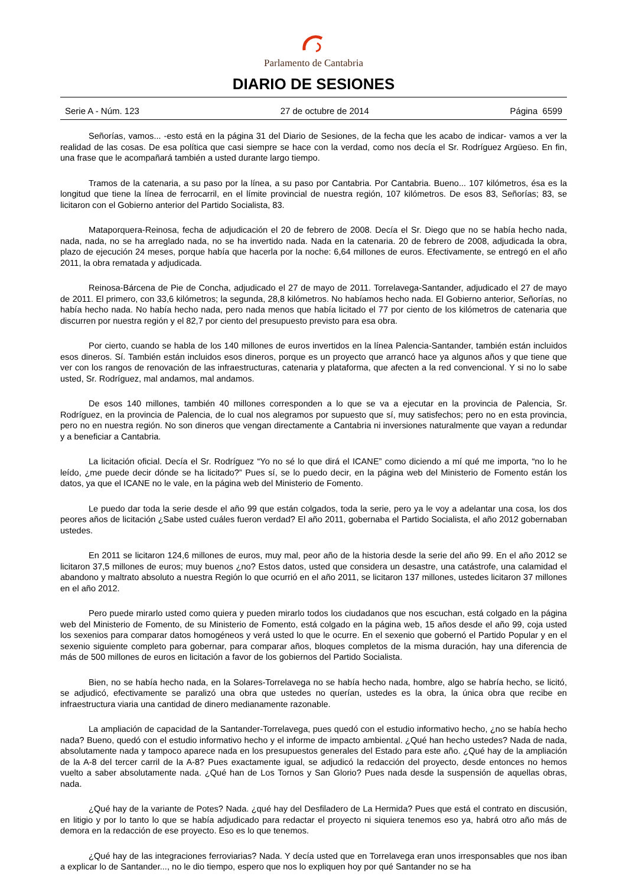Parlamento de Cantabria
DIARIO DE SESIONES
Serie A - Núm. 123 27 de octubre de 2014 Página 6599
Señorías, vamos... -esto está en la página 31 del Diario de Sesiones, de la fecha que les acabo de indicar- vamos a ver la realidad de las cosas. De esa política que casi siempre se hace con la verdad, como nos decía el Sr. Rodríguez Argüeso. En fin, una frase que le acompañará también a usted durante largo tiempo.
Tramos de la catenaria, a su paso por la línea, a su paso por Cantabria. Por Cantabria. Bueno... 107 kilómetros, ésa es la longitud que tiene la línea de ferrocarril, en el límite provincial de nuestra región, 107 kilómetros. De esos 83, Señorías; 83, se licitaron con el Gobierno anterior del Partido Socialista, 83.
Mataporquera-Reinosa, fecha de adjudicación el 20 de febrero de 2008. Decía el Sr. Diego que no se había hecho nada, nada, nada, no se ha arreglado nada, no se ha invertido nada. Nada en la catenaria. 20 de febrero de 2008, adjudicada la obra, plazo de ejecución 24 meses, porque había que hacerla por la noche: 6,64 millones de euros. Efectivamente, se entregó en el año 2011, la obra rematada y adjudicada.
Reinosa-Bárcena de Pie de Concha, adjudicado el 27 de mayo de 2011. Torrelavega-Santander, adjudicado el 27 de mayo de 2011. El primero, con 33,6 kilómetros; la segunda, 28,8 kilómetros. No habíamos hecho nada. El Gobierno anterior, Señorías, no había hecho nada. No había hecho nada, pero nada menos que había licitado el 77 por ciento de los kilómetros de catenaria que discurren por nuestra región y el 82,7 por ciento del presupuesto previsto para esa obra.
Por cierto, cuando se habla de los 140 millones de euros invertidos en la línea Palencia-Santander, también están incluidos esos dineros. Sí. También están incluidos esos dineros, porque es un proyecto que arrancó hace ya algunos años y que tiene que ver con los rangos de renovación de las infraestructuras, catenaria y plataforma, que afecten a la red convencional. Y si no lo sabe usted, Sr. Rodríguez, mal andamos, mal andamos.
De esos 140 millones, también 40 millones corresponden a lo que se va a ejecutar en la provincia de Palencia, Sr. Rodríguez, en la provincia de Palencia, de lo cual nos alegramos por supuesto que sí, muy satisfechos; pero no en esta provincia, pero no en nuestra región. No son dineros que vengan directamente a Cantabria ni inversiones naturalmente que vayan a redundar y a beneficiar a Cantabria.
La licitación oficial. Decía el Sr. Rodríguez “Yo no sé lo que dirá el ICANE” como diciendo a mí qué me importa, “no lo he leído, ¿me puede decir dónde se ha licitado?” Pues sí, se lo puedo decir, en la página web del Ministerio de Fomento están los datos, ya que el ICANE no le vale, en la página web del Ministerio de Fomento.
Le puedo dar toda la serie desde el año 99 que están colgados, toda la serie, pero ya le voy a adelantar una cosa, los dos peores años de licitación ¿Sabe usted cuáles fueron verdad? El año 2011, gobernaba el Partido Socialista, el año 2012 gobernaban ustedes.
En 2011 se licitaron 124,6 millones de euros, muy mal, peor año de la historia desde la serie del año 99. En el año 2012 se licitaron 37,5 millones de euros; muy buenos ¿no? Estos datos, usted que considera un desastre, una catástrofe, una calamidad el abandono y maltrato absoluto a nuestra Región lo que ocurrió en el año 2011, se licitaron 137 millones, ustedes licitaron 37 millones en el año 2012.
Pero puede mirarlo usted como quiera y pueden mirarlo todos los ciudadanos que nos escuchan, está colgado en la página web del Ministerio de Fomento, de su Ministerio de Fomento, está colgado en la página web, 15 años desde el año 99, coja usted los sexenios para comparar datos homogéneos y verá usted lo que le ocurre. En el sexenio que gobernó el Partido Popular y en el sexenio siguiente completo para gobernar, para comparar años, bloques completos de la misma duración, hay una diferencia de más de 500 millones de euros en licitación a favor de los gobiernos del Partido Socialista.
Bien, no se había hecho nada, en la Solares-Torrelavega no se había hecho nada, hombre, algo se habría hecho, se licitó, se adjudicó, efectivamente se paralizó una obra que ustedes no querían, ustedes es la obra, la única obra que recibe en infraestructura viaria una cantidad de dinero medianamente razonable.
La ampliación de capacidad de la Santander-Torrelavega, pues quedó con el estudio informativo hecho, ¿no se había hecho nada? Bueno, quedó con el estudio informativo hecho y el informe de impacto ambiental. ¿Qué han hecho ustedes? Nada de nada, absolutamente nada y tampoco aparece nada en los presupuestos generales del Estado para este año. ¿Qué hay de la ampliación de la A-8 del tercer carril de la A-8? Pues exactamente igual, se adjudicó la redacción del proyecto, desde entonces no hemos vuelto a saber absolutamente nada. ¿Qué han de Los Tornos y San Glorio? Pues nada desde la suspensión de aquellas obras, nada.
¿Qué hay de la variante de Potes? Nada. ¿qué hay del Desfiladero de La Hermida? Pues que está el contrato en discusión, en litigio y por lo tanto lo que se había adjudicado para redactar el proyecto ni siquiera tenemos eso ya, habrá otro año más de demora en la redacción de ese proyecto. Eso es lo que tenemos.
¿Qué hay de las integraciones ferroviarias? Nada. Y decía usted que en Torrelavega eran unos irresponsables que nos iban a explicar lo de Santander..., no le dio tiempo, espero que nos lo expliquen hoy por qué Santander no se ha